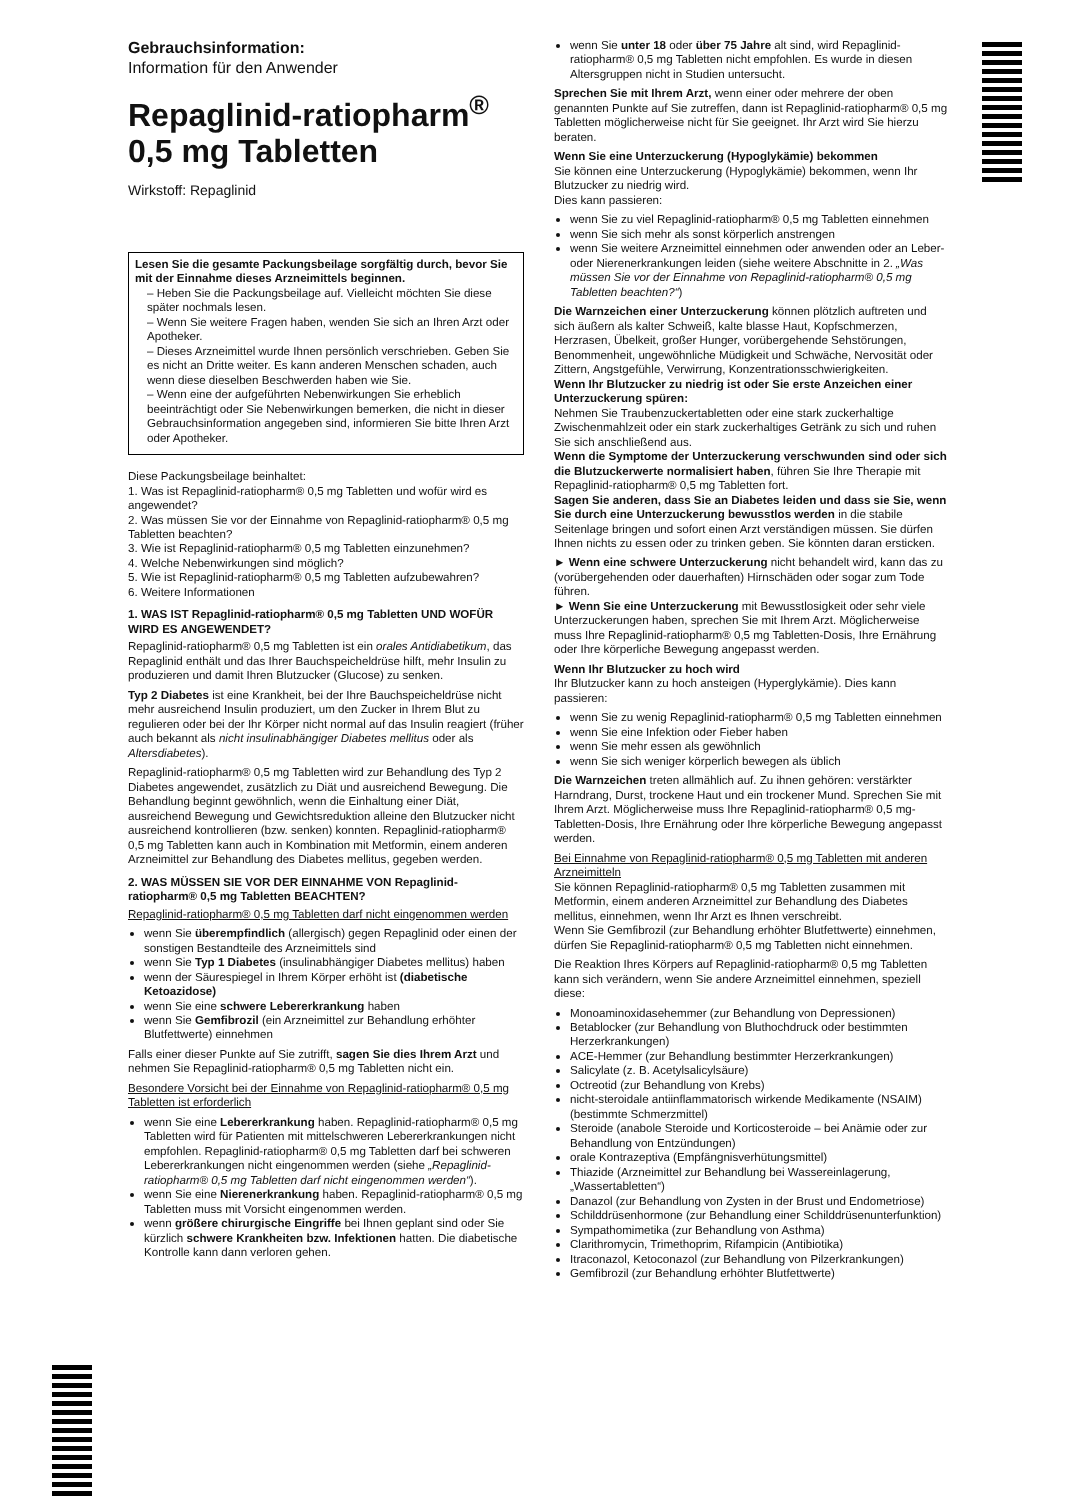Gebrauchsinformation:
Information für den Anwender
Repaglinid-ratiopharm<sup>®</sup>
0,5 mg Tabletten
Wirkstoff: Repaglinid
Lesen Sie die gesamte Packungsbeilage sorgfältig durch, bevor Sie mit der Einnahme dieses Arzneimittels beginnen.
– Heben Sie die Packungsbeilage auf. Vielleicht möchten Sie diese später nochmals lesen.
– Wenn Sie weitere Fragen haben, wenden Sie sich an Ihren Arzt oder Apotheker.
– Dieses Arzneimittel wurde Ihnen persönlich verschrieben. Geben Sie es nicht an Dritte weiter. Es kann anderen Menschen schaden, auch wenn diese dieselben Beschwerden haben wie Sie.
– Wenn eine der aufgeführten Nebenwirkungen Sie erheblich beeinträchtigt oder Sie Nebenwirkungen bemerken, die nicht in dieser Gebrauchsinformation angegeben sind, informieren Sie bitte Ihren Arzt oder Apotheker.
Diese Packungsbeilage beinhaltet:
1. Was ist Repaglinid-ratiopharm® 0,5 mg Tabletten und wofür wird es angewendet?
2. Was müssen Sie vor der Einnahme von Repaglinid-ratiopharm® 0,5 mg Tabletten beachten?
3. Wie ist Repaglinid-ratiopharm® 0,5 mg Tabletten einzunehmen?
4. Welche Nebenwirkungen sind möglich?
5. Wie ist Repaglinid-ratiopharm® 0,5 mg Tabletten aufzubewahren?
6. Weitere Informationen
1. WAS IST Repaglinid-ratiopharm® 0,5 mg Tabletten UND WOFÜR WIRD ES ANGEWENDET?
Repaglinid-ratiopharm® 0,5 mg Tabletten ist ein orales Antidiabetikum, das Repaglinid enthält und das Ihrer Bauchspeicheldrüse hilft, mehr Insulin zu produzieren und damit Ihren Blutzucker (Glucose) zu senken.
Typ 2 Diabetes ist eine Krankheit, bei der Ihre Bauchspeicheldrüse nicht mehr ausreichend Insulin produziert, um den Zucker in Ihrem Blut zu regulieren oder bei der Ihr Körper nicht normal auf das Insulin reagiert (früher auch bekannt als nicht insulinabhängiger Diabetes mellitus oder als Altersdiabetes).
Repaglinid-ratiopharm® 0,5 mg Tabletten wird zur Behandlung des Typ 2 Diabetes angewendet, zusätzlich zu Diät und ausreichend Bewegung. Die Behandlung beginnt gewöhnlich, wenn die Einhaltung einer Diät, ausreichend Bewegung und Gewichtsreduktion alleine den Blutzucker nicht ausreichend kontrollieren (bzw. senken) konnten. Repaglinid-ratiopharm® 0,5 mg Tabletten kann auch in Kombination mit Metformin, einem anderen Arzneimittel zur Behandlung des Diabetes mellitus, gegeben werden.
2. WAS MÜSSEN SIE VOR DER EINNAHME VON Repaglinid-ratiopharm® 0,5 mg Tabletten BEACHTEN?
Repaglinid-ratiopharm® 0,5 mg Tabletten darf nicht eingenommen werden
wenn Sie überempfindlich (allergisch) gegen Repaglinid oder einen der sonstigen Bestandteile des Arzneimittels sind
wenn Sie Typ 1 Diabetes (insulinabhängiger Diabetes mellitus) haben
wenn der Säurespiegel in Ihrem Körper erhöht ist (diabetische Ketoazidose)
wenn Sie eine schwere Lebererkrankung haben
wenn Sie Gemfibrozil (ein Arzneimittel zur Behandlung erhöhter Blutfettwerte) einnehmen
Falls einer dieser Punkte auf Sie zutrifft, sagen Sie dies Ihrem Arzt und nehmen Sie Repaglinid-ratiopharm® 0,5 mg Tabletten nicht ein.
Besondere Vorsicht bei der Einnahme von Repaglinid-ratiopharm® 0,5 mg Tabletten ist erforderlich
wenn Sie eine Lebererkrankung haben. Repaglinid-ratiopharm® 0,5 mg Tabletten wird für Patienten mit mittelschweren Lebererkrankungen nicht empfohlen. Repaglinid-ratiopharm® 0,5 mg Tabletten darf bei schweren Lebererkrankungen nicht eingenommen werden (siehe „Repaglinid-ratiopharm® 0,5 mg Tabletten darf nicht eingenommen werden“).
wenn Sie eine Nierenerkrankung haben. Repaglinid-ratiopharm® 0,5 mg Tabletten muss mit Vorsicht eingenommen werden.
wenn größere chirurgische Eingriffe bei Ihnen geplant sind oder Sie kürzlich schwere Krankheiten bzw. Infektionen hatten. Die diabetische Kontrolle kann dann verloren gehen.
wenn Sie unter 18 oder über 75 Jahre alt sind, wird Repaglinid-ratiopharm® 0,5 mg Tabletten nicht empfohlen. Es wurde in diesen Altersgruppen nicht in Studien untersucht.
Sprechen Sie mit Ihrem Arzt, wenn einer oder mehrere der oben genannten Punkte auf Sie zutreffen, dann ist Repaglinid-ratiopharm® 0,5 mg Tabletten möglicherweise nicht für Sie geeignet. Ihr Arzt wird Sie hierzu beraten.
Wenn Sie eine Unterzuckerung (Hypoglykämie) bekommen
Sie können eine Unterzuckerung (Hypoglykämie) bekommen, wenn Ihr Blutzucker zu niedrig wird.
Dies kann passieren:
wenn Sie zu viel Repaglinid-ratiopharm® 0,5 mg Tabletten einnehmen
wenn Sie sich mehr als sonst körperlich anstrengen
wenn Sie weitere Arzneimittel einnehmen oder anwenden oder an Leber- oder Nierenerkrankungen leiden (siehe weitere Abschnitte in 2. „Was müssen Sie vor der Einnahme von Repaglinid-ratiopharm® 0,5 mg Tabletten beachten?“)
Die Warnzeichen einer Unterzuckerung können plötzlich auftreten und sich äußern als kalter Schweiß, kalte blasse Haut, Kopfschmerzen, Herzrasen, Übelkeit, großer Hunger, vorübergehende Sehstörungen, Benommenheit, ungewöhnliche Müdigkeit und Schwäche, Nervosität oder Zittern, Angstgefühle, Verwirrung, Konzentrationsschwierigkeiten.
Wenn Ihr Blutzucker zu niedrig ist oder Sie erste Anzeichen einer Unterzuckerung spüren:
Nehmen Sie Traubenzuckertabletten oder eine stark zuckerhaltige Zwischenmahlzeit oder ein stark zuckerhaltiges Getränk zu sich und ruhen Sie sich anschließend aus.
Wenn die Symptome der Unterzuckerung verschwunden sind oder sich die Blutzuckerwerte normalisiert haben, führen Sie Ihre Therapie mit Repaglinid-ratiopharm® 0,5 mg Tabletten fort.
Sagen Sie anderen, dass Sie an Diabetes leiden und dass sie Sie, wenn Sie durch eine Unterzuckerung bewusstlos werden in die stabile Seitenlage bringen und sofort einen Arzt verständigen müssen. Sie dürfen Ihnen nichts zu essen oder zu trinken geben. Sie könnten daran ersticken.
► Wenn eine schwere Unterzuckerung nicht behandelt wird, kann das zu (vorübergehenden oder dauerhaften) Hirnschäden oder sogar zum Tode führen.
► Wenn Sie eine Unterzuckerung mit Bewusstlosigkeit oder sehr viele Unterzuckerungen haben, sprechen Sie mit Ihrem Arzt. Möglicherweise muss Ihre Repaglinid-ratiopharm® 0,5 mg Tabletten-Dosis, Ihre Ernährung oder Ihre körperliche Bewegung angepasst werden.
Wenn Ihr Blutzucker zu hoch wird
Ihr Blutzucker kann zu hoch ansteigen (Hyperglykämie). Dies kann passieren:
wenn Sie zu wenig Repaglinid-ratiopharm® 0,5 mg Tabletten einnehmen
wenn Sie eine Infektion oder Fieber haben
wenn Sie mehr essen als gewöhnlich
wenn Sie sich weniger körperlich bewegen als üblich
Die Warnzeichen treten allmählich auf. Zu ihnen gehören: verstärkter Harndrang, Durst, trockene Haut und ein trockener Mund. Sprechen Sie mit Ihrem Arzt. Möglicherweise muss Ihre Repaglinid-ratiopharm® 0,5 mg-Tabletten-Dosis, Ihre Ernährung oder Ihre körperliche Bewegung angepasst werden.
Bei Einnahme von Repaglinid-ratiopharm® 0,5 mg Tabletten mit anderen Arzneimitteln
Sie können Repaglinid-ratiopharm® 0,5 mg Tabletten zusammen mit Metformin, einem anderen Arzneimittel zur Behandlung des Diabetes mellitus, einnehmen, wenn Ihr Arzt es Ihnen verschreibt.
Wenn Sie Gemfibrozil (zur Behandlung erhöhter Blutfettwerte) einnehmen, dürfen Sie Repaglinid-ratiopharm® 0,5 mg Tabletten nicht einnehmen.
Die Reaktion Ihres Körpers auf Repaglinid-ratiopharm® 0,5 mg Tabletten kann sich verändern, wenn Sie andere Arzneimittel einnehmen, speziell diese:
Monoaminoxidasehemmer (zur Behandlung von Depressionen)
Betablocker (zur Behandlung von Bluthochdruck oder bestimmten Herzerkrankungen)
ACE-Hemmer (zur Behandlung bestimmter Herzerkrankungen)
Salicylate (z. B. Acetylsalicylsäure)
Octreotid (zur Behandlung von Krebs)
nicht-steroidale antiinflammatorisch wirkende Medikamente (NSAIM) (bestimmte Schmerzmittel)
Steroide (anabole Steroide und Korticosteroide – bei Anämie oder zur Behandlung von Entzündungen)
orale Kontrazeptiva (Empfängnisverhütungsmittel)
Thiazide (Arzneimittel zur Behandlung bei Wassereinlagerung, „Wassertabletten“)
Danazol (zur Behandlung von Zysten in der Brust und Endometriose)
Schilddrüsenhormone (zur Behandlung einer Schilddrüsenunterfunktion)
Sympathomimetika (zur Behandlung von Asthma)
Clarithromycin, Trimethoprim, Rifampicin (Antibiotika)
Itraconazol, Ketoconazol (zur Behandlung von Pilzerkrankungen)
Gemfibrozil (zur Behandlung erhöhter Blutfettwerte)